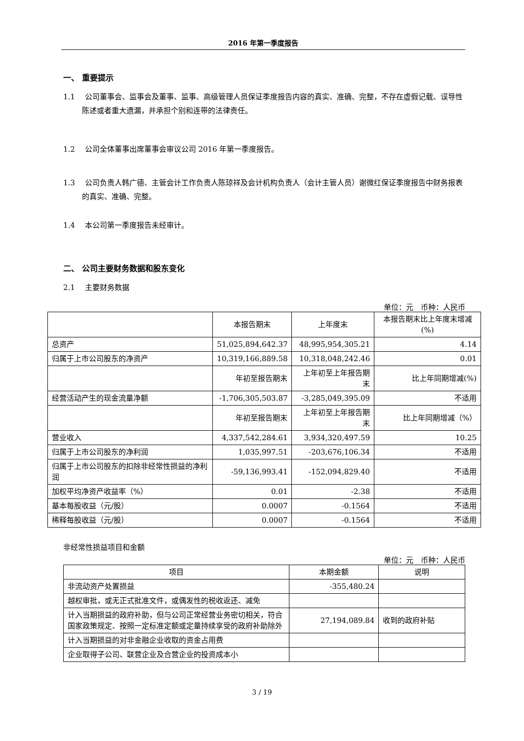2016 年第一季度报告
一、 重要提示
1.1　 公司董事会、监事会及董事、监事、高级管理人员保证季度报告内容的真实、准确、完整，不存在虚假记载、误导性陈述或者重大遗漏，并承担个别和连带的法律责任。
1.2　 公司全体董事出席董事会审议公司 2016 年第一季度报告。
1.3　 公司负责人韩广德、主管会计工作负责人陈琼祥及会计机构负责人（会计主管人员）谢微红保证季度报告中财务报表的真实、准确、完整。
1.4　 本公司第一季度报告未经审计。
二、 公司主要财务数据和股东变化
2.1　 主要财务数据
单位：元　币种：人民币
| | 本报告期末 | 上年度末 | 本报告期末比上年度末增减(%) |
| --- | --- | --- | --- |
| 总资产 | 51,025,894,642.37 | 48,995,954,305.21 | 4.14 |
| 归属于上市公司股东的净资产 | 10,319,166,889.58 | 10,318,048,242.46 | 0.01 |
| | 年初至报告期末 | 上年初至上年报告期末 | 比上年同期增减(%) |
| 经营活动产生的现金流量净额 | -1,706,305,503.87 | -3,285,049,395.09 | 不适用 |
| | 年初至报告期末 | 上年初至上年报告期末 | 比上年同期增减（%） |
| 营业收入 | 4,337,542,284.61 | 3,934,320,497.59 | 10.25 |
| 归属于上市公司股东的净利润 | 1,035,997.51 | -203,676,106.34 | 不适用 |
| 归属于上市公司股东的扣除非经常性损益的净利润 | -59,136,993.41 | -152,094,829.40 | 不适用 |
| 加权平均净资产收益率（%） | 0.01 | -2.38 | 不适用 |
| 基本每股收益（元/股） | 0.0007 | -0.1564 | 不适用 |
| 稀释每股收益（元/股） | 0.0007 | -0.1564 | 不适用 |
非经常性损益项目和金额
单位：元　币种：人民币
| 项目 | 本期金额 | 说明 |
| --- | --- | --- |
| 非流动资产处置损益 | -355,480.24 | |
| 越权审批，或无正式批准文件，或偶发性的税收返还、减免 | | |
| 计入当期损益的政府补助，但与公司正常经营业务密切相关，符合国家政策规定、按照一定标准定额或定量持续享受的政府补助除外 | 27,194,089.84 | 收到的政府补贴 |
| 计入当期损益的对非金融企业收取的资金占用费 | | |
| 企业取得子公司、联营企业及合营企业的投资成本小 | | |
3 / 19